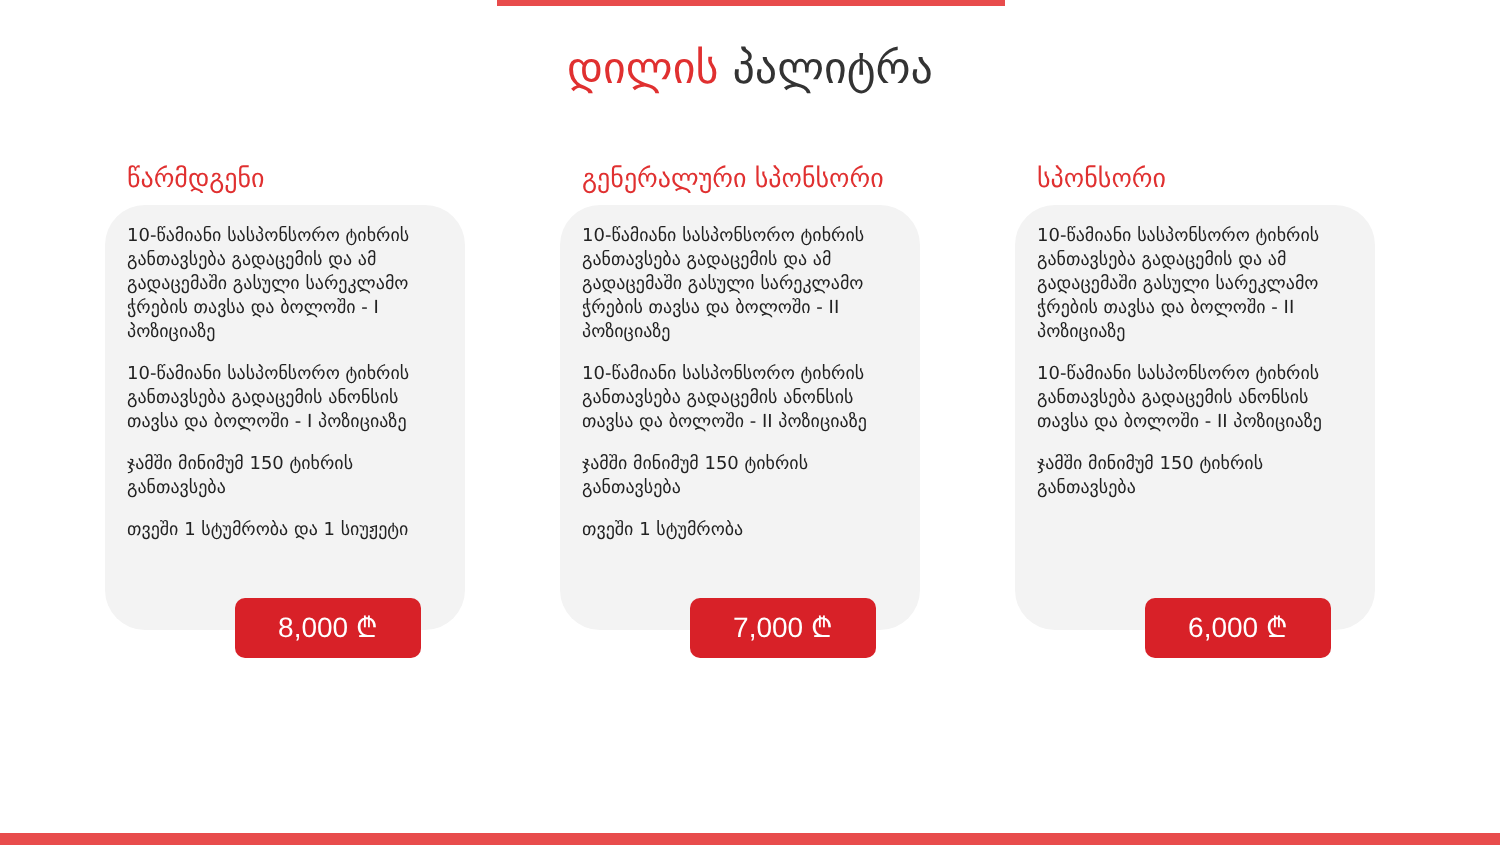დილის პალიტრა
წარმდგენი
10-წამიანი სასპონსორო ტიხრის განთავსება გადაცემის და ამ გადაცემაში გასული სარეკლამო ჭრების თავსა და ბოლოში - I პოზიციაზე
10-წამიანი სასპონსორო ტიხრის განთავსება გადაცემის ანონსის თავსა და ბოლოში - I პოზიციაზე
ჯამში მინიმუმ 150 ტიხრის განთავსება
თვეში 1 სტუმრობა და 1 სიუჟეტი
8,000 ₾
გენერალური სპონსორი
10-წამიანი სასპონსორო ტიხრის განთავსება გადაცემის და ამ გადაცემაში გასული სარეკლამო ჭრების თავსა და ბოლოში - II პოზიციაზე
10-წამიანი სასპონსორო ტიხრის განთავსება გადაცემის ანონსის თავსა და ბოლოში - II პოზიციაზე
ჯამში მინიმუმ 150 ტიხრის განთავსება
თვეში 1 სტუმრობა
7,000 ₾
სპონსორი
10-წამიანი სასპონსორო ტიხრის განთავსება გადაცემის და ამ გადაცემაში გასული სარეკლამო ჭრების თავსა და ბოლოში - II პოზიციაზე
10-წამიანი სასპონსორო ტიხრის განთავსება გადაცემის ანონსის თავსა და ბოლოში - II პოზიციაზე
ჯამში მინიმუმ 150 ტიხრის განთავსება
6,000 ₾